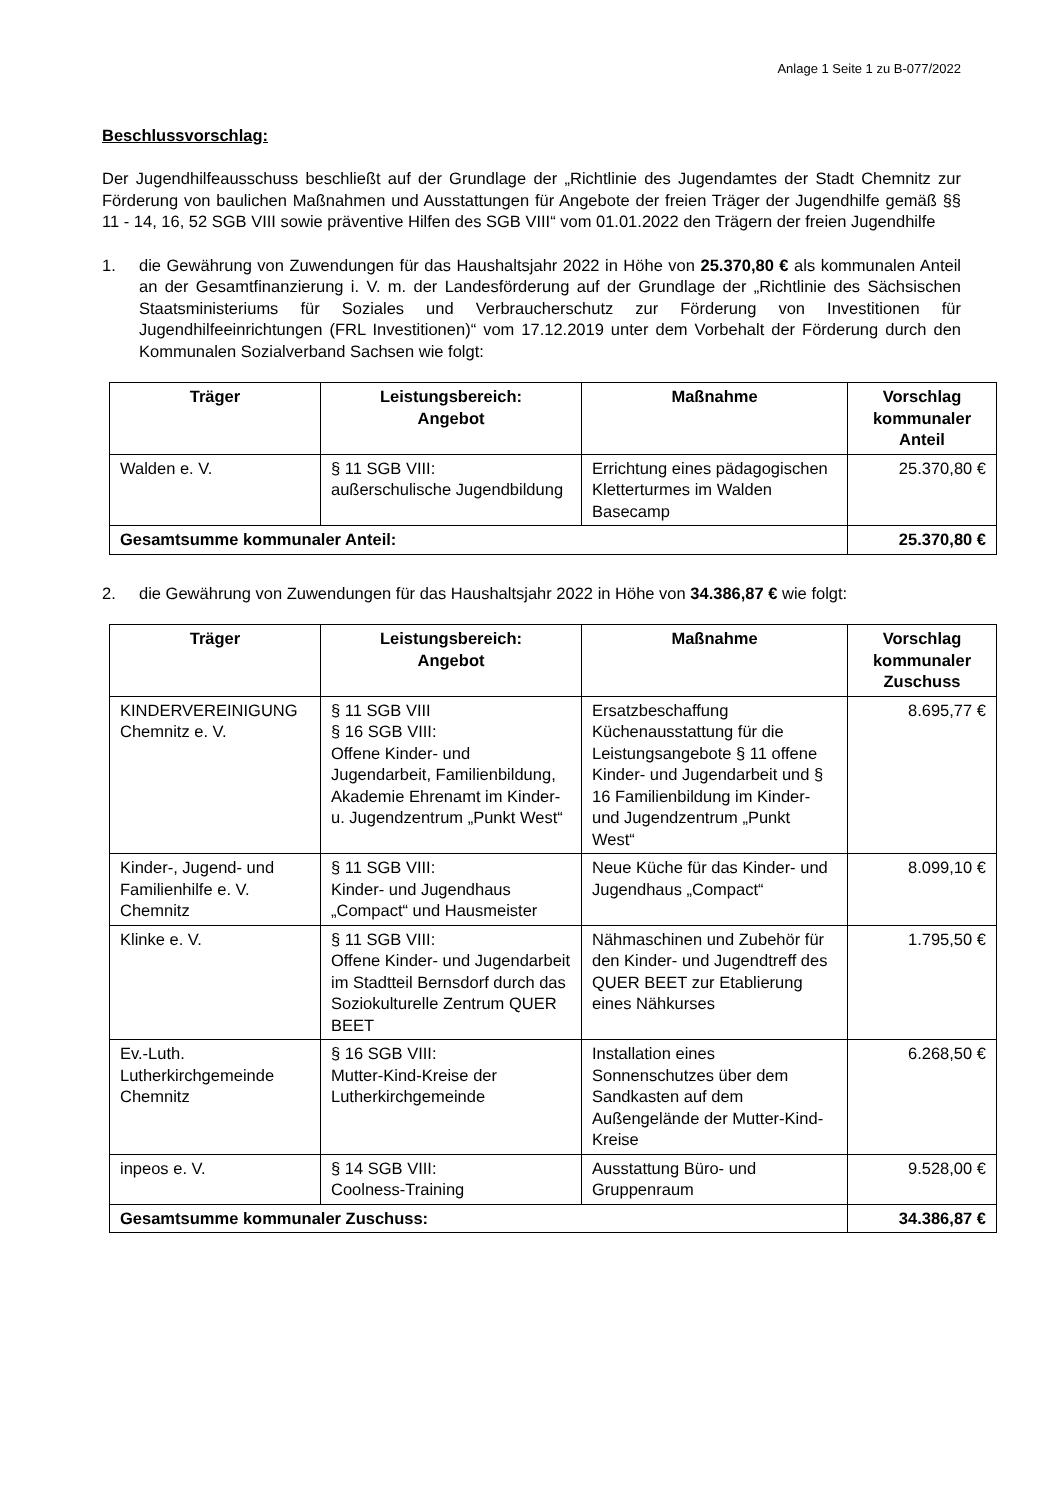Anlage 1 Seite 1 zu B-077/2022
Beschlussvorschlag:
Der Jugendhilfeausschuss beschließt auf der Grundlage der „Richtlinie des Jugendamtes der Stadt Chemnitz zur Förderung von baulichen Maßnahmen und Ausstattungen für Angebote der freien Träger der Jugendhilfe gemäß §§ 11 - 14, 16, 52 SGB VIII sowie präventive Hilfen des SGB VIII“ vom 01.01.2022 den Trägern der freien Jugendhilfe
1. die Gewährung von Zuwendungen für das Haushaltsjahr 2022 in Höhe von 25.370,80 € als kommunalen Anteil an der Gesamtfinanzierung i. V. m. der Landesförderung auf der Grundlage der „Richtlinie des Sächsischen Staatsministeriums für Soziales und Verbraucherschutz zur Förderung von Investitionen für Jugendhilfeeinrichtungen (FRL Investitionen)“ vom 17.12.2019 unter dem Vorbehalt der Förderung durch den Kommunalen Sozialverband Sachsen wie folgt:
| Träger | Leistungsbereich: Angebot | Maßnahme | Vorschlag kommunaler Anteil |
| --- | --- | --- | --- |
| Walden e. V. | § 11 SGB VIII: außerschulische Jugendbildung | Errichtung eines pädagogischen Kletterturmes im Walden Basecamp | 25.370,80 € |
| Gesamtsumme kommunaler Anteil: | | | 25.370,80 € |
2. die Gewährung von Zuwendungen für das Haushaltsjahr 2022 in Höhe von 34.386,87 € wie folgt:
| Träger | Leistungsbereich: Angebot | Maßnahme | Vorschlag kommunaler Zuschuss |
| --- | --- | --- | --- |
| KINDERVEREINIGUNG Chemnitz e. V. | § 11 SGB VIII § 16 SGB VIII: Offene Kinder- und Jugendarbeit, Familienbildung, Akademie Ehrenamt im Kinder- u. Jugendzentrum „Punkt West“ | Ersatzbeschaffung Küchenausstattung für die Leistungsangebote § 11 offene Kinder- und Jugendarbeit und § 16 Familienbildung im Kinder- und Jugendzentrum „Punkt West“ | 8.695,77 € |
| Kinder-, Jugend- und Familienhilfe e. V. Chemnitz | § 11 SGB VIII: Kinder- und Jugendhaus „Compact“ und Hausmeister | Neue Küche für das Kinder- und Jugendhaus „Compact“ | 8.099,10 € |
| Klinke e. V. | § 11 SGB VIII: Offene Kinder- und Jugendarbeit im Stadtteil Bernsdorf durch das Soziokulturelle Zentrum QUER BEET | Nähmaschinen und Zubehör für den Kinder- und Jugendtreff des QUER BEET zur Etablierung eines Nähkurses | 1.795,50 € |
| Ev.-Luth. Lutherkirchgemeinde Chemnitz | § 16 SGB VIII: Mutter-Kind-Kreise der Lutherkirchgemeinde | Installation eines Sonnenschutzes über dem Sandkasten auf dem Außengelände der Mutter-Kind-Kreise | 6.268,50 € |
| inpeos e. V. | § 14 SGB VIII: Coolness-Training | Ausstattung Büro- und Gruppenraum | 9.528,00 € |
| Gesamtsumme kommunaler Zuschuss: | | | 34.386,87 € |